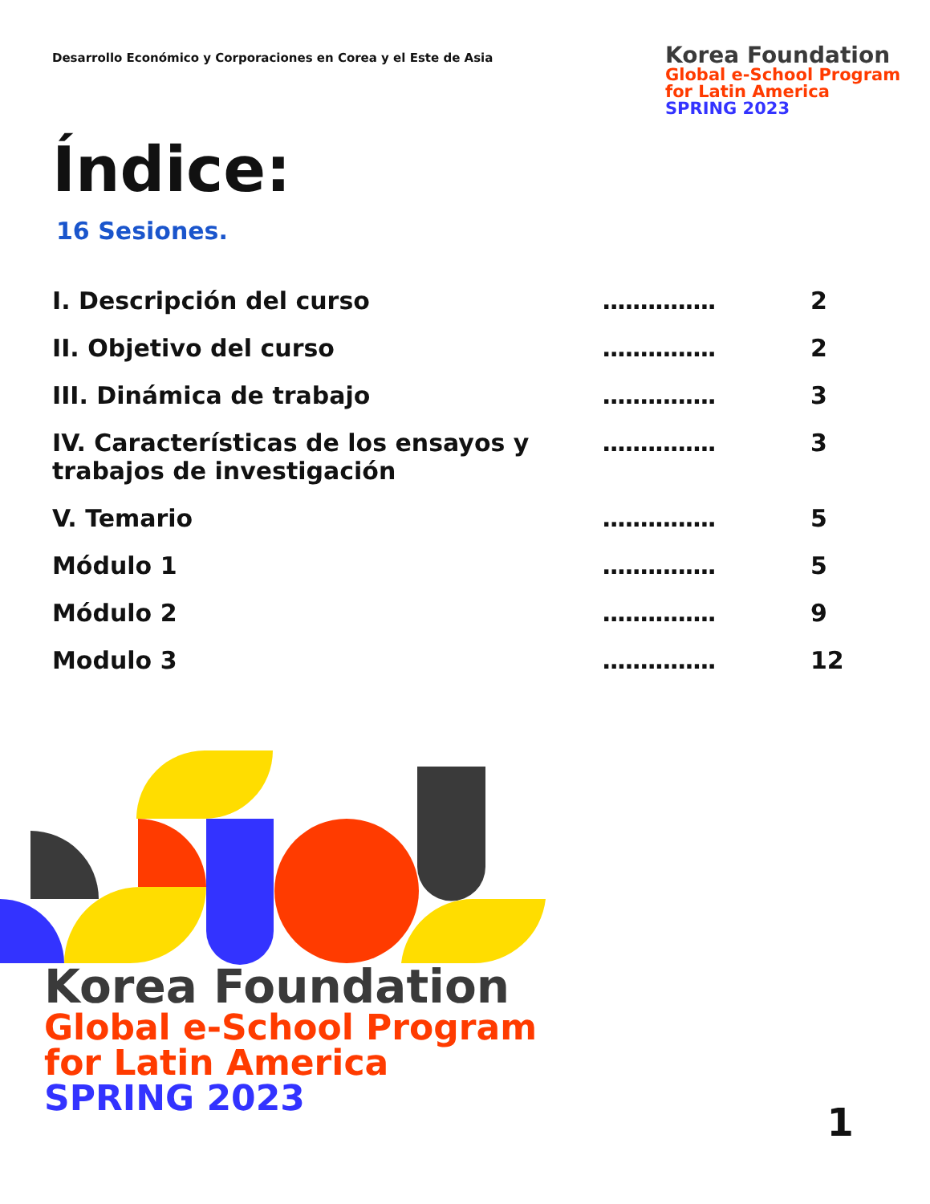Desarrollo Económico y Corporaciones en Corea y el Este de Asia
Korea Foundation
Global e-School Program
for Latin America
SPRING 2023
Índice:
16 Sesiones.
| I. Descripción del curso | ............... | 2 |
| II. Objetivo del curso | ............... | 2 |
| III. Dinámica de trabajo | ............... | 3 |
| IV. Características de los ensayos y trabajos de investigación | ............... | 3 |
| V. Temario | ............... | 5 |
| Módulo 1 | ............... | 5 |
| Módulo 2 | ............... | 9 |
| Modulo 3 | ............... | 12 |
Korea Foundation
Global e-School Program
for Latin America
SPRING 2023
1